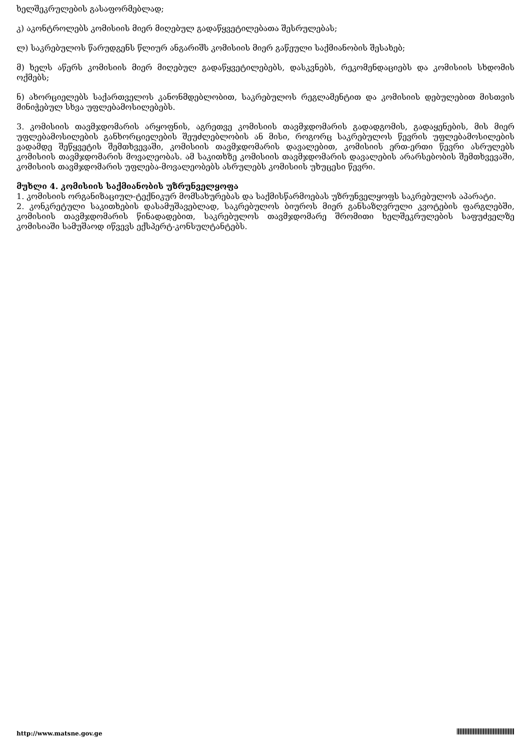ხელშეკრულების გასაფორმებლად;
კ) აკონტროლებს კომისიის მიერ მიღებულ გადაწყვეტილებათა შესრულებას;
ლ) საკრებულოს წარუდგენს წლიურ ანგარიშს კომისიის მიერ გაწეული საქმიანობის შესახებ;
მ) ხელს აწერს კომისიის მიერ მიღებულ გადაწყვეტილებებს, დასკვნებს, რეკომენდაციებს და კომისიის სხდომის ოქმებს;
ნ) ახორციელებს საქართველოს კანონმდებლობით, საკრებულოს რეგლამენტით და კომისიის დებულებით მისთვის მინიჭებულ სხვა უფლებამოსილებებს.
3. კომისიის თავმჯდომარის არყოფნის, აგრეთვე კომისიის თავმჯდომარის გადადგომის, გადაყენების, მის მიერ უფლებამოსილების განხორციელების შეუძლებლობის ან მისი, როგორც საკრებულოს წევრის უფლებამოსილების ვადამდე შეწყვეტის შემთხვევაში, კომისიის თავმჯდომარის დავალებით, კომისიის ერთ-ერთი წევრი ასრულებს კომისიის თავმჯდომარის მოვალეობას. ამ საკითხზე კომისიის თავმჯდომარის დავალების არარსებობის შემთხვევაში, კომისიის თავმჯდომარის უფლება-მოვალეობებს ასრულებს კომისიის უხუცესი წევრი.
მუხლი 4. კომისიის საქმიანობის უზრუნველყოფა
1. კომისიის ორგანიზაციულ-ტექნიკურ მომსახურებას და საქმისწარმოებას უზრუნველყოფს საკრებულოს აპარატი.
2. კონკრეტული საკითხების დასამუშავებლად, საკრებულოს ბიუროს მიერ განსაზღვრული კვოტების ფარგლებში, კომისიის თავმჯდომარის წინადადებით, საკრებულოს თავმჯდომარე შრომითი ხელშეკრულების საფუძველზე კომისიაში სამუშაოდ იწვევს ექსპერტ-კონსულტანტებს.
http://www.matsne.gov.ge